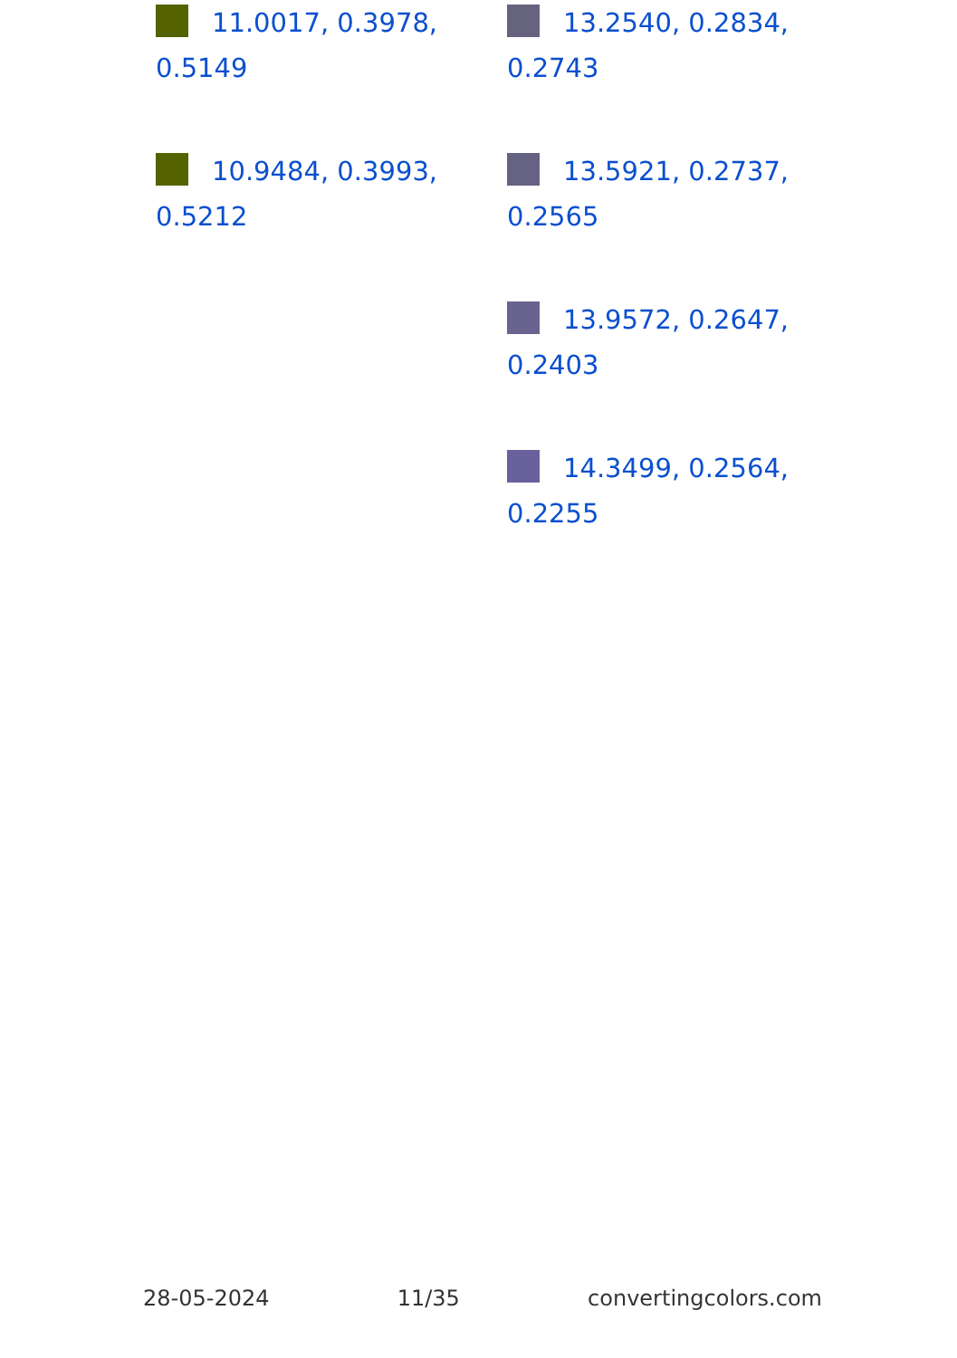11.0017, 0.3978, 0.5149
10.9484, 0.3993, 0.5212
13.2540, 0.2834, 0.2743
13.5921, 0.2737, 0.2565
13.9572, 0.2647, 0.2403
14.3499, 0.2564, 0.2255
28-05-2024 11/35 convertingcolors.com